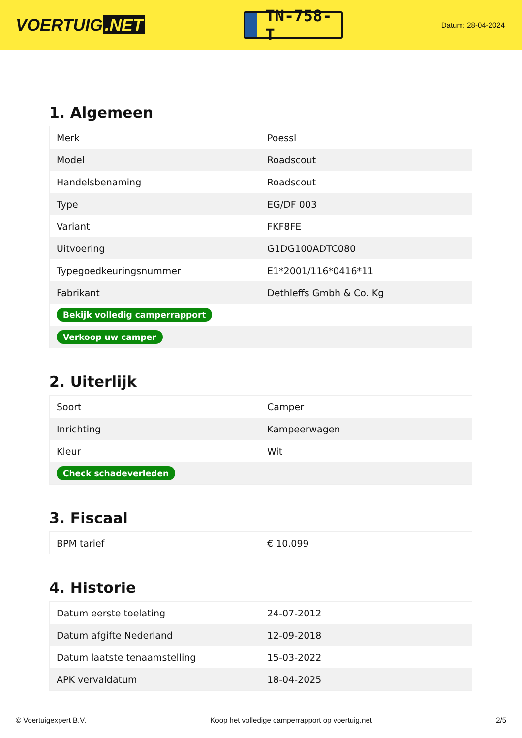VOERTUIG.NET
TN-758-T
Datum: 28-04-2024
1. Algemeen
| Merk | Poessl |
| Model | Roadscout |
| Handelsbenaming | Roadscout |
| Type | EG/DF 003 |
| Variant | FKF8FE |
| Uitvoering | G1DG100ADTC080 |
| Typegoedkeuringsnummer | E1*2001/116*0416*11 |
| Fabrikant | Dethleffs Gmbh & Co. Kg |
| Bekijk volledig camperrapport | |
| Verkoop uw camper | |
2. Uiterlijk
| Soort | Camper |
| Inrichting | Kampeerwagen |
| Kleur | Wit |
| Check schadeverleden | |
3. Fiscaal
| BPM tarief | € 10.099 |
4. Historie
| Datum eerste toelating | 24-07-2012 |
| Datum afgifte Nederland | 12-09-2018 |
| Datum laatste tenaamstelling | 15-03-2022 |
| APK vervaldatum | 18-04-2025 |
© Voertuigexpert B.V. Koop het volledige camperrapport op voertuig.net 2/5